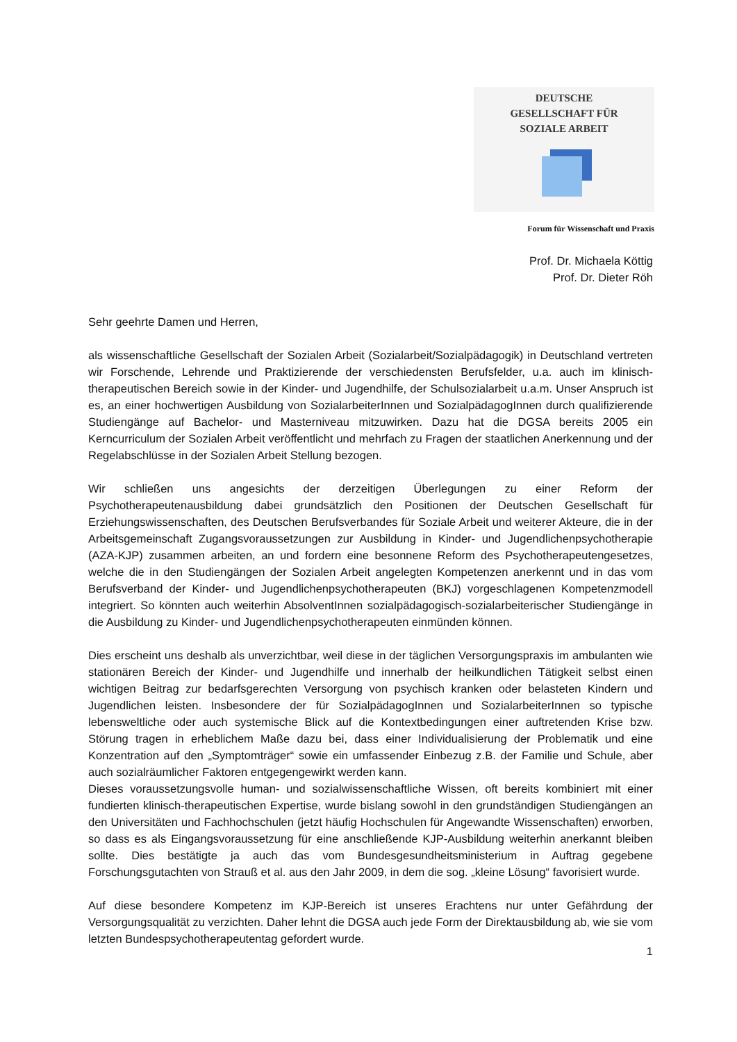DEUTSCHE
GESELLSCHAFT FÜR
SOZIALE ARBEIT
Forum für Wissenschaft und Praxis
Prof. Dr. Michaela Köttig
Prof. Dr. Dieter Röh
Sehr geehrte Damen und Herren,
als wissenschaftliche Gesellschaft der Sozialen Arbeit (Sozialarbeit/Sozialpädagogik) in Deutschland vertreten wir Forschende, Lehrende und Praktizierende der verschiedensten Berufsfelder, u.a. auch im klinisch-therapeutischen Bereich sowie in der Kinder- und Jugendhilfe, der Schulsozialarbeit u.a.m. Unser Anspruch ist es, an einer hochwertigen Ausbildung von SozialarbeiterInnen und SozialpädagogInnen durch qualifizierende Studiengänge auf Bachelor- und Masterniveau mitzuwirken. Dazu hat die DGSA bereits 2005 ein Kerncurriculum der Sozialen Arbeit veröffentlicht und mehrfach zu Fragen der staatlichen Anerkennung und der Regelabschlüsse in der Sozialen Arbeit Stellung bezogen.
Wir schließen uns angesichts der derzeitigen Überlegungen zu einer Reform der Psychotherapeutenausbildung dabei grundsätzlich den Positionen der Deutschen Gesellschaft für Erziehungswissenschaften, des Deutschen Berufsverbandes für Soziale Arbeit und weiterer Akteure, die in der Arbeitsgemeinschaft Zugangsvoraussetzungen zur Ausbildung in Kinder- und Jugendlichenpsychotherapie (AZA-KJP) zusammen arbeiten, an und fordern eine besonnene Reform des Psychotherapeutengesetzes, welche die in den Studiengängen der Sozialen Arbeit angelegten Kompetenzen anerkennt und in das vom Berufsverband der Kinder- und Jugendlichenpsychotherapeuten (BKJ) vorgeschlagenen Kompetenzmodell integriert. So könnten auch weiterhin AbsolventInnen sozialpädagogisch-sozialarbeiterischer Studiengänge in die Ausbildung zu Kinder- und Jugendlichenpsychotherapeuten einmünden können.
Dies erscheint uns deshalb als unverzichtbar, weil diese in der täglichen Versorgungspraxis im ambulanten wie stationären Bereich der Kinder- und Jugendhilfe und innerhalb der heilkundlichen Tätigkeit selbst einen wichtigen Beitrag zur bedarfsgerechten Versorgung von psychisch kranken oder belasteten Kindern und Jugendlichen leisten. Insbesondere der für SozialpädagogInnen und SozialarbeiterInnen so typische lebensweltliche oder auch systemische Blick auf die Kontextbedingungen einer auftretenden Krise bzw. Störung tragen in erheblichem Maße dazu bei, dass einer Individualisierung der Problematik und eine Konzentration auf den „Symptomträger“ sowie ein umfassender Einbezug z.B. der Familie und Schule, aber auch sozialräumlicher Faktoren entgegengewirkt werden kann.
Dieses voraussetzungsvolle human- und sozialwissenschaftliche Wissen, oft bereits kombiniert mit einer fundierten klinisch-therapeutischen Expertise, wurde bislang sowohl in den grundständigen Studiengängen an den Universitäten und Fachhochschulen (jetzt häufig Hochschulen für Angewandte Wissenschaften) erworben, so dass es als Eingangsvoraussetzung für eine anschließende KJP-Ausbildung weiterhin anerkannt bleiben sollte. Dies bestätigte ja auch das vom Bundesgesundheitsministerium in Auftrag gegebene Forschungsgutachten von Strauß et al. aus den Jahr 2009, in dem die sog. „kleine Lösung“ favorisiert wurde.
Auf diese besondere Kompetenz im KJP-Bereich ist unseres Erachtens nur unter Gefährdung der Versorgungsqualität zu verzichten. Daher lehnt die DGSA auch jede Form der Direktausbildung ab, wie sie vom letzten Bundespsychotherapeutentag gefordert wurde.
1